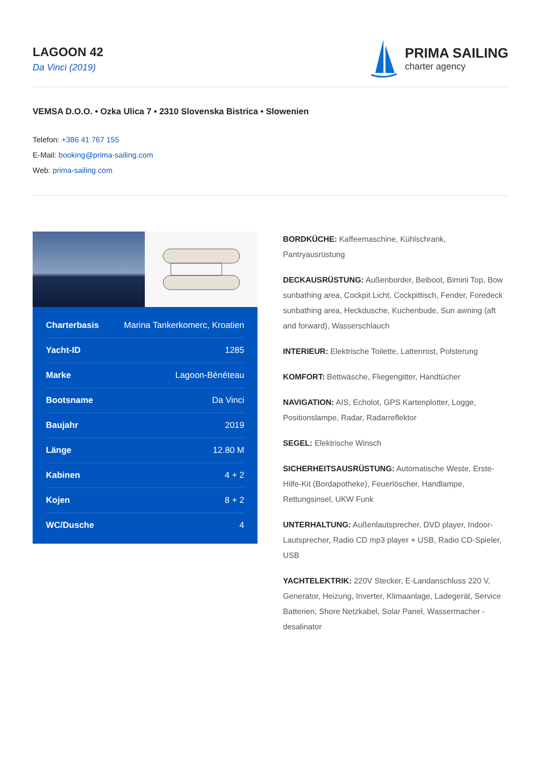LAGOON 42
Da Vinci (2019)
PRIMA SAILING
charter agency
VEMSA D.O.O. • Ozka Ulica 7 • 2310 Slovenska Bistrica • Slowenien
Telefon: +386 41 767 155
E-Mail: booking@prima-sailing.com
Web: prima-sailing.com
| Charterbasis | Marina Tankerkomerc, Kroatien |
| Yacht-ID | 1285 |
| Marke | Lagoon-Bénéteau |
| Bootsname | Da Vinci |
| Baujahr | 2019 |
| Länge | 12.80 M |
| Kabinen | 4 + 2 |
| Kojen | 8 + 2 |
| WC/Dusche | 4 |
BORDKÜCHE: Kaffeemaschine, Kühlschrank, Pantryausrüstung
DECKAUSRÜSTUNG: Außenborder, Beiboot, Bimini Top, Bow sunbathing area, Cockpit Licht, Cockpittisch, Fender, Foredeck sunbathing area, Heckdusche, Kuchenbude, Sun awning (aft and forward), Wasserschlauch
INTERIEUR: Elektrische Toilette, Lattenrost, Polsterung
KOMFORT: Bettwäsche, Fliegengitter, Handtücher
NAVIGATION: AIS, Echolot, GPS Kartenplotter, Logge, Positionslampe, Radar, Radarreflektor
SEGEL: Elektrische Winsch
SICHERHEITSAUSRÜSTUNG: Automatische Weste, Erste-Hilfe-Kit (Bordapotheke), Feuerlöscher, Handlampe, Rettungsinsel, UKW Funk
UNTERHALTUNG: Außenlautsprecher, DVD player, Indoor-Lautsprecher, Radio CD mp3 player + USB, Radio CD-Spieler, USB
YACHTELEKTRIK: 220V Stecker, E-Landanschluss 220 V, Generator, Heizung, Inverter, Klimaanlage, Ladegerät, Service Batterien, Shore Netzkabel, Solar Panel, Wassermacher - desalinator